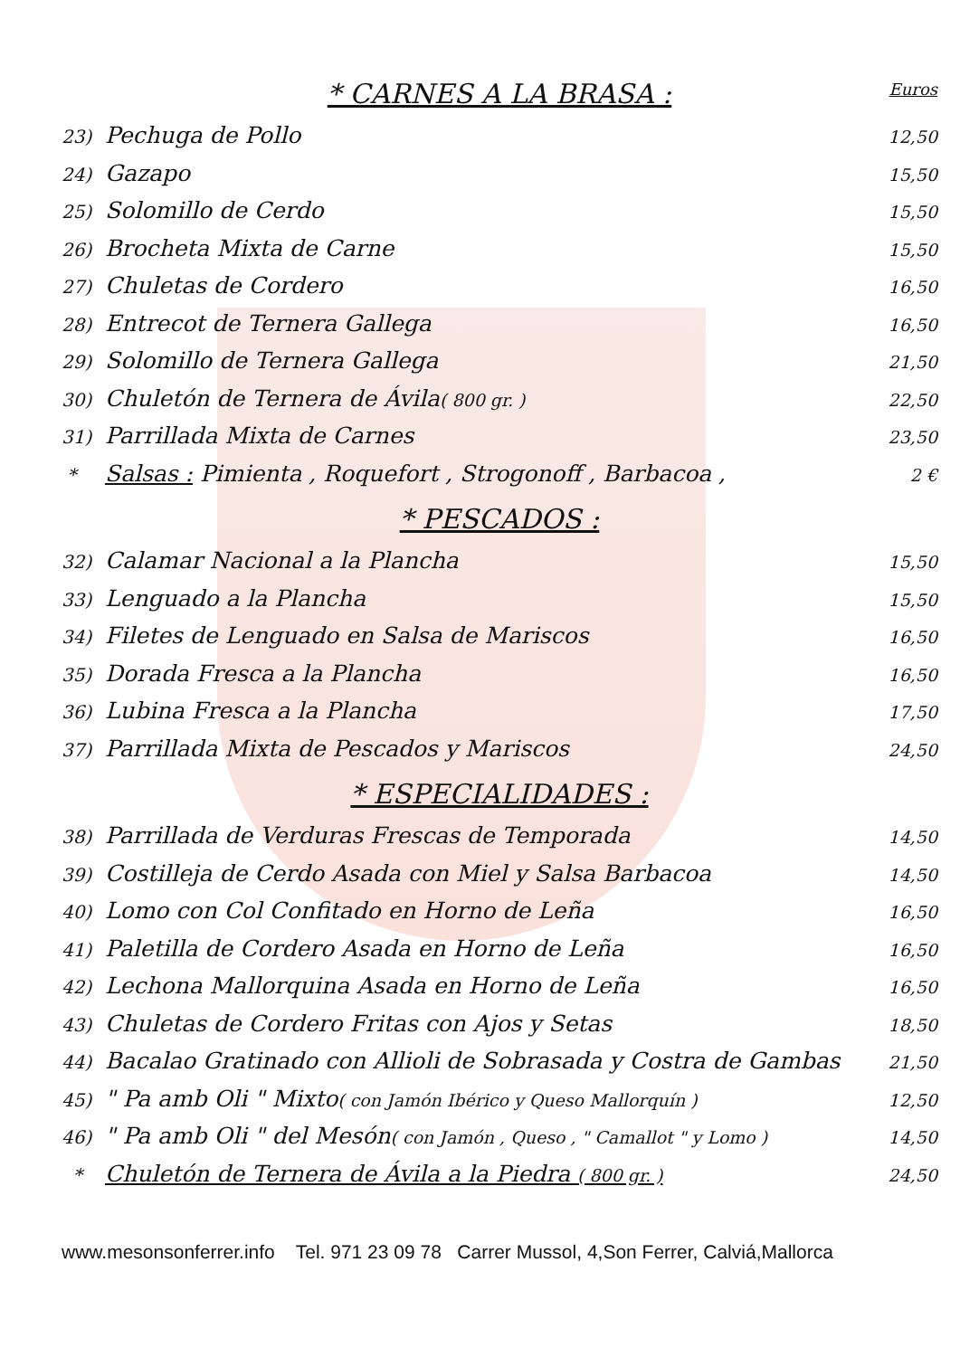Euros
* CARNES A LA BRASA :
23) Pechuga de Pollo
12,50
24) Gazapo
15,50
25) Solomillo de Cerdo
15,50
26) Brocheta Mixta de Carne
15,50
27) Chuletas de Cordero
16,50
28) Entrecot de Ternera Gallega
16,50
29) Solomillo de Ternera Gallega
21,50
30) Chuletón de Ternera de Ávila( 800 gr. )
22,50
31) Parrillada Mixta de Carnes
23,50
* Salsas : Pimienta , Roquefort , Strogonoff , Barbacoa ,
2 €
* PESCADOS :
32) Calamar Nacional a la Plancha
15,50
33) Lenguado a la Plancha
15,50
34) Filetes de Lenguado en Salsa de Mariscos
16,50
35) Dorada Fresca a la Plancha
16,50
36) Lubina Fresca a la Plancha
17,50
37) Parrillada Mixta de Pescados y Mariscos
24,50
* ESPECIALIDADES :
38) Parrillada de Verduras Frescas de Temporada
14,50
39) Costilleja de Cerdo Asada con Miel y Salsa Barbacoa
14,50
40) Lomo con Col Confitado en Horno de Leña
16,50
41) Paletilla de Cordero Asada en Horno de Leña
16,50
42) Lechona Mallorquina Asada en Horno de Leña
16,50
43) Chuletas de Cordero Fritas con Ajos y Setas
18,50
44) Bacalao Gratinado con Allioli de Sobrasada y Costra de Gambas
21,50
45) " Pa amb Oli " Mixto( con Jamón Ibérico y Queso Mallorquín )
12,50
46) " Pa amb Oli " del Mesón( con Jamón , Queso , " Camallot " y Lomo )
14,50
* Chuletón de Ternera de Ávila a la Piedra ( 800 gr. )
24,50
www.mesonsonferrer.info Tel. 971 23 09 78 Carrer Mussol, 4,Son Ferrer, Calviá,Mallorca